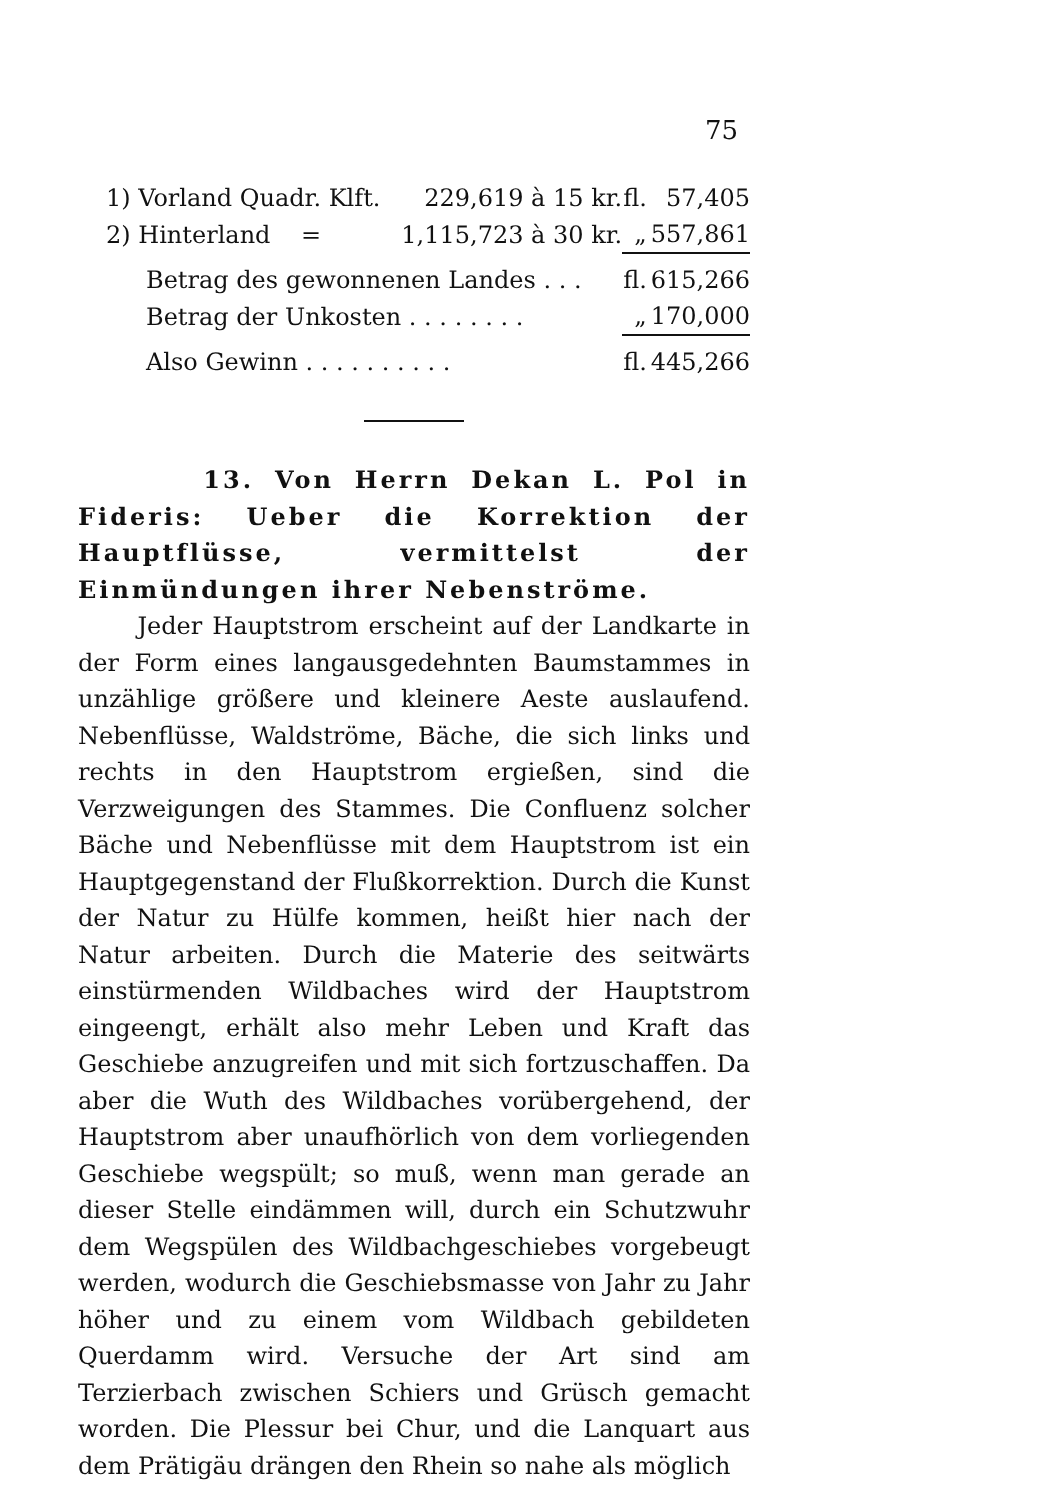75
| 1) Vorland Quadr. Klft. | 229,619 à 15 kr. | fl. | 57,405 |
| 2) Hinterland = | 1,115,723 à 30 kr. | „ | 557,861 |
| Betrag des gewonnenen Landes . . . | | fl. | 615,266 |
| Betrag der Unkosten . . . . . . . . | | „ | 170,000 |
| Also Gewinn . . . . . . . . . . | | fl. | 445,266 |
13. Von Herrn Dekan L. Pol in Fideris: Ueber die Korrektion der Hauptflüsse, vermittelst der Einmündungen ihrer Nebenströme.
Jeder Hauptstrom erscheint auf der Landkarte in der Form eines langausgedehnten Baumstammes in unzählige größere und kleinere Aeste auslaufend. Nebenflüsse, Waldströme, Bäche, die sich links und rechts in den Hauptstrom ergießen, sind die Verzweigungen des Stammes. Die Confluenz solcher Bäche und Nebenflüsse mit dem Hauptstrom ist ein Hauptgegenstand der Flußkorrektion. Durch die Kunst der Natur zu Hülfe kommen, heißt hier nach der Natur arbeiten. Durch die Materie des seitwärts einstürmenden Wildbaches wird der Hauptstrom eingeengt, erhält also mehr Leben und Kraft das Geschiebe anzugreifen und mit sich fortzuschaffen. Da aber die Wuth des Wildbaches vorübergehend, der Hauptstrom aber unaufhörlich von dem vorliegenden Geschiebe wegspült; so muß, wenn man gerade an dieser Stelle eindämmen will, durch ein Schutzwuhr dem Wegspülen des Wildbachgeschiebes vorgebeugt werden, wodurch die Geschiebsmasse von Jahr zu Jahr höher und zu einem vom Wildbach gebildeten Querdamm wird. Versuche der Art sind am Terzierbach zwischen Schiers und Grüsch gemacht worden. Die Plessur bei Chur, und die Lanquart aus dem Prätigäu drängen den Rhein so nahe als möglich